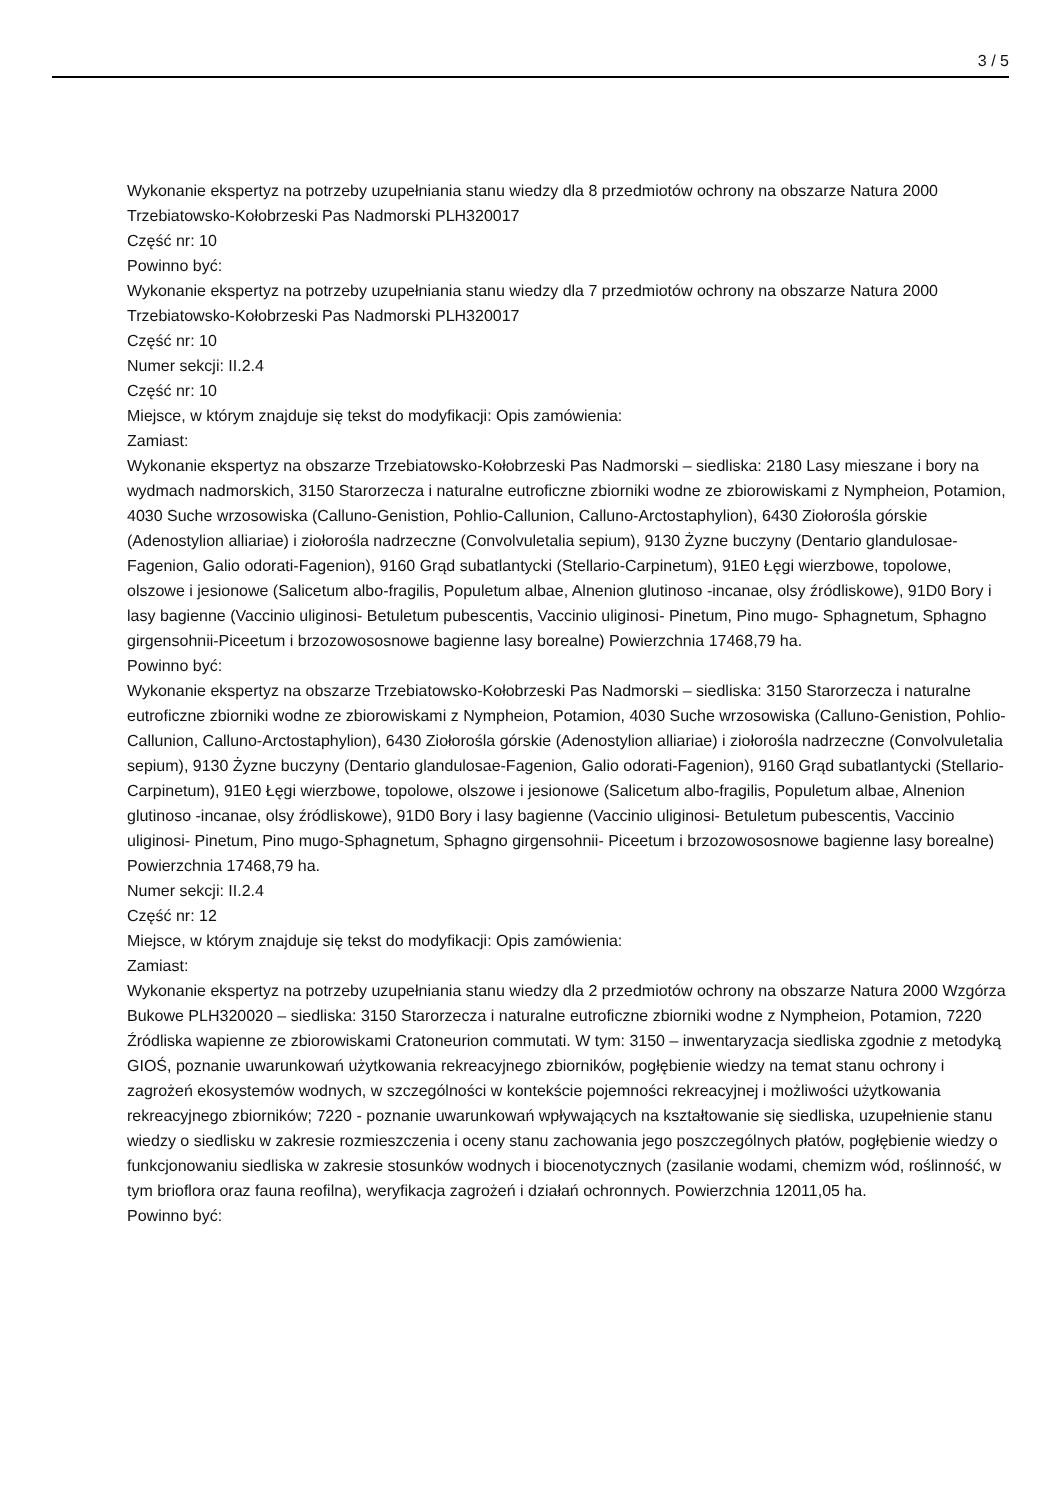3 / 5
Wykonanie ekspertyz na potrzeby uzupełniania stanu wiedzy dla 8 przedmiotów ochrony na obszarze Natura 2000 Trzebiatowsko-Kołobrzeski Pas Nadmorski PLH320017
Część nr: 10
Powinno być:
Wykonanie ekspertyz na potrzeby uzupełniania stanu wiedzy dla 7 przedmiotów ochrony na obszarze Natura 2000 Trzebiatowsko-Kołobrzeski Pas Nadmorski PLH320017
Część nr: 10
Numer sekcji: II.2.4
Część nr: 10
Miejsce, w którym znajduje się tekst do modyfikacji: Opis zamówienia:
Zamiast:
Wykonanie ekspertyz na obszarze Trzebiatowsko-Kołobrzeski Pas Nadmorski – siedliska: 2180 Lasy mieszane i bory na wydmach nadmorskich, 3150 Starorzecza i naturalne eutroficzne zbiorniki wodne ze zbiorowiskami z Nympheion, Potamion, 4030 Suche wrzosowiska (Calluno-Genistion, Pohlio-Callunion, Calluno-Arctostaphylion), 6430 Ziołorośla górskie (Adenostylion alliariae) i ziołorośla nadrzeczne (Convolvuletalia sepium), 9130 Żyzne buczyny (Dentario glandulosae-Fagenion, Galio odorati-Fagenion), 9160 Grąd subatlantycki (Stellario-Carpinetum), 91E0 Łęgi wierzbowe, topolowe, olszowe i jesionowe (Salicetum albo-fragilis, Populetum albae, Alnenion glutinoso -incanae, olsy źródliskowe), 91D0 Bory i lasy bagienne (Vaccinio uliginosi- Betuletum pubescentis, Vaccinio uliginosi- Pinetum, Pino mugo- Sphagnetum, Sphagno girgensohnii-Piceetum i brzozowososnowe bagienne lasy borealne) Powierzchnia 17468,79 ha.
Powinno być:
Wykonanie ekspertyz na obszarze Trzebiatowsko-Kołobrzeski Pas Nadmorski – siedliska: 3150 Starorzecza i naturalne eutroficzne zbiorniki wodne ze zbiorowiskami z Nympheion, Potamion, 4030 Suche wrzosowiska (Calluno-Genistion, Pohlio-Callunion, Calluno-Arctostaphylion), 6430 Ziołorośla górskie (Adenostylion alliariae) i ziołorośla nadrzeczne (Convolvuletalia sepium), 9130 Żyzne buczyny (Dentario glandulosae-Fagenion, Galio odorati-Fagenion), 9160 Grąd subatlantycki (Stellario-Carpinetum), 91E0 Łęgi wierzbowe, topolowe, olszowe i jesionowe (Salicetum albo-fragilis, Populetum albae, Alnenion glutinoso -incanae, olsy źródliskowe), 91D0 Bory i lasy bagienne (Vaccinio uliginosi- Betuletum pubescentis, Vaccinio uliginosi- Pinetum, Pino mugo-Sphagnetum, Sphagno girgensohnii- Piceetum i brzozowososnowe bagienne lasy borealne) Powierzchnia 17468,79 ha.
Numer sekcji: II.2.4
Część nr: 12
Miejsce, w którym znajduje się tekst do modyfikacji: Opis zamówienia:
Zamiast:
Wykonanie ekspertyz na potrzeby uzupełniania stanu wiedzy dla 2 przedmiotów ochrony na obszarze Natura 2000 Wzgórza Bukowe PLH320020 – siedliska: 3150 Starorzecza i naturalne eutroficzne zbiorniki wodne z Nympheion, Potamion, 7220 Źródliska wapienne ze zbiorowiskami Cratoneurion commutati. W tym: 3150 – inwentaryzacja siedliska zgodnie z metodyką GIOŚ, poznanie uwarunkowań użytkowania rekreacyjnego zbiorników, pogłębienie wiedzy na temat stanu ochrony i zagrożeń ekosystemów wodnych, w szczególności w kontekście pojemności rekreacyjnej i możliwości użytkowania rekreacyjnego zbiorników; 7220 - poznanie uwarunkowań wpływających na kształtowanie się siedliska, uzupełnienie stanu wiedzy o siedlisku w zakresie rozmieszczenia i oceny stanu zachowania jego poszczególnych płatów, pogłębienie wiedzy o funkcjonowaniu siedliska w zakresie stosunków wodnych i biocenotycznych (zasilanie wodami, chemizm wód, roślinność, w tym brioflora oraz fauna reofilna), weryfikacja zagrożeń i działań ochronnych. Powierzchnia 12011,05 ha.
Powinno być: